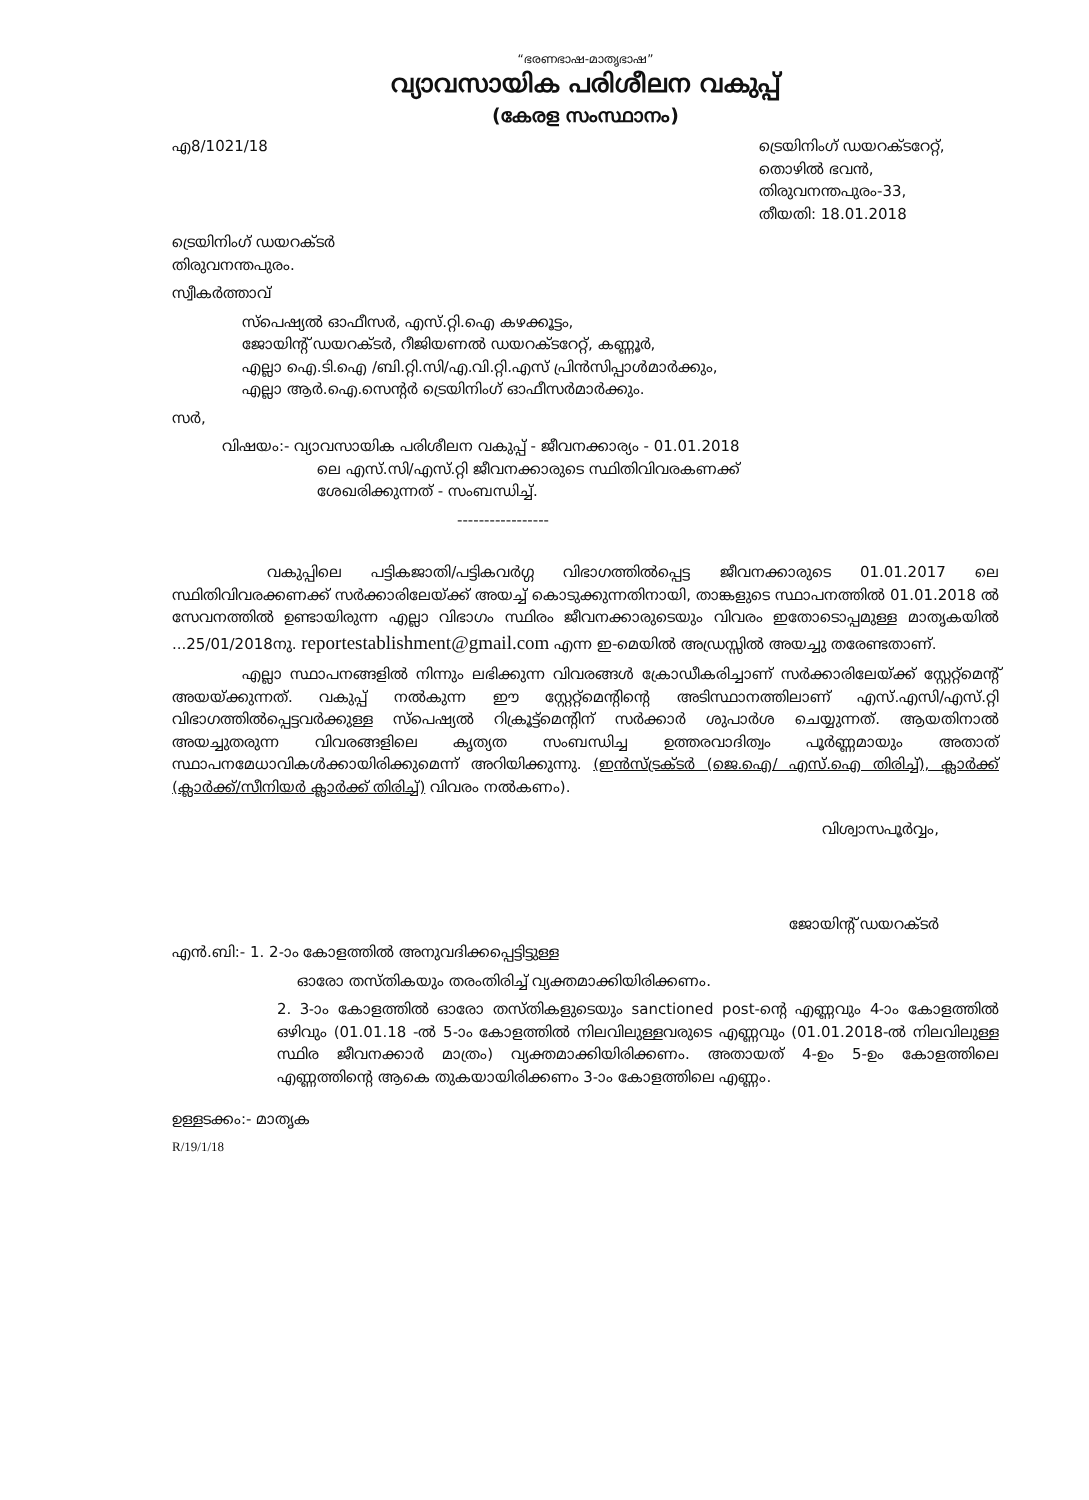“ഭരണഭാഷ-മാതൃഭാഷ”
വ്യാവസായിക പരിശീലന വകുപ്പ്
(കേരള സംസ്ഥാനം)
എ8/1021/18 ട്രെയിനിംഗ് ഡയറക്ടറേറ്റ്,
തൊഴിൽ ഭവൻ,
തിരുവനന്തപുരം-33,
തീയതി: 18.01.2018
ട്രെയിനിംഗ് ഡയറക്ടർ
തിരുവനന്തപുരം.
സ്വീകർത്താവ്
സ്പെഷ്യൽ ഓഫീസർ, എസ്.റ്റി.ഐ കഴക്കൂട്ടം,
ജോയിന്റ് ഡയറക്ടർ, റീജിയണൽ ഡയറക്ടറേറ്റ്, കണ്ണൂർ,
എല്ലാ ഐ.ടി.ഐ /ബി.റ്റി.സി/എ.വി.റ്റി.എസ് പ്രിൻസിപ്പാൾമാർക്കും,
എല്ലാ ആർ.ഐ.സെന്റർ ട്രെയിനിംഗ് ഓഫീസർമാർക്കും.
സർ,
വിഷയം:- വ്യാവസായിക പരിശീലന വകുപ്പ് - ജീവനക്കാര്യം - 01.01.2018
ലെ എസ്.സി/എസ്.റ്റി ജീവനക്കാരുടെ സ്ഥിതിവിവരകണക്ക്
ശേഖരിക്കുന്നത് - സംബന്ധിച്ച്.
-----------------
വകുപ്പിലെ പട്ടികജാതി/പട്ടികവർഗ്ഗ വിഭാഗത്തിൽപ്പെട്ട ജീവനക്കാരുടെ 01.01.2017 ലെ സ്ഥിതിവിവരക്കണക്ക് സർക്കാരിലേയ്ക്ക് അയച്ച് കൊടുക്കുന്നതിനായി, താങ്കളുടെ സ്ഥാപനത്തിൽ 01.01.2018 ൽ സേവനത്തിൽ ഉണ്ടായിരുന്ന എല്ലാ വിഭാഗം സ്ഥിരം ജീവനക്കാരുടെയും വിവരം ഇതോടൊപ്പമുള്ള മാതൃകയിൽ ...25/01/2018നു. reportestablishment@gmail.com എന്ന ഇ-മെയിൽ അഡ്രസ്സിൽ അയച്ചു തരേണ്ടതാണ്.
എല്ലാ സ്ഥാപനങ്ങളിൽ നിന്നും ലഭിക്കുന്ന വിവരങ്ങൾ ക്രോഡീകരിച്ചാണ് സർക്കാരിലേയ്ക്ക് സ്റ്റേറ്റ്മെന്റ് അയയ്ക്കുന്നത്. വകുപ്പ് നൽകുന്ന ഈ സ്റ്റേറ്റ്മെന്റിന്റെ അടിസ്ഥാനത്തിലാണ് എസ്.എസി/എസ്.റ്റി വിഭാഗത്തിൽപ്പെട്ടവർക്കുള്ള സ്പെഷ്യൽ റിക്രൂട്ട്മെന്റിന് സർക്കാർ ശുപാർശ ചെയ്യുന്നത്. ആയതിനാൽ അയച്ചുതരുന്ന വിവരങ്ങളിലെ കൃത്യത സംബന്ധിച്ച ഉത്തരവാദിത്വം പൂർണ്ണമായും അതാത് സ്ഥാപനമേധാവികൾക്കായിരിക്കുമെന്ന് അറിയിക്കുന്നു. (ഇൻസ്ട്രക്ടർ (ജെ.ഐ/ എസ്.ഐ തിരിച്ച്), ക്ലാർക്ക് (ക്ലാർക്ക്/സീനിയർ ക്ലാർക്ക് തിരിച്ച്) വിവരം നൽകണം).
വിശ്വാസപൂർവ്വം,
ജോയിന്റ് ഡയറക്ടർ
എൻ.ബി:- 1. 2-ാം കോളത്തിൽ അനുവദിക്കപ്പെട്ടിട്ടുള്ള
ഓരോ തസ്തികയും തരംതിരിച്ച് വ്യക്തമാക്കിയിരിക്കണം.
2. 3-ാം കോളത്തിൽ ഓരോ തസ്തികളുടെയും sanctioned post-ന്റെ എണ്ണവും 4-ാം കോളത്തിൽ ഒഴിവും (01.01.18 -ൽ 5-ാം കോളത്തിൽ നിലവിലുള്ളവരുടെ എണ്ണവും (01.01.2018-ൽ നിലവിലുള്ള സ്ഥിര ജീവനക്കാർ മാത്രം) വ്യക്തമാക്കിയിരിക്കണം. അതായത് 4-ഉം 5-ഉം കോളത്തിലെ എണ്ണത്തിന്റെ ആകെ തുകയായിരിക്കണം 3-ാം കോളത്തിലെ എണ്ണം.
ഉള്ളടക്കം:- മാതൃക
R/19/1/18